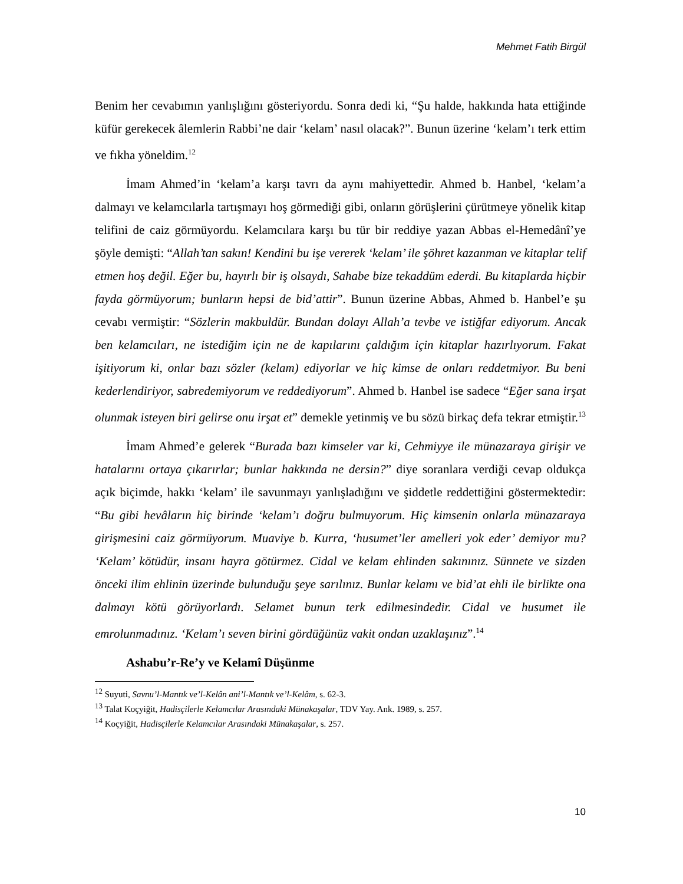Mehmet Fatih Birgül
Benim her cevabımın yanlışlığını gösteriyordu. Sonra dedi ki, “Şu halde, hakkında hata ettiğinde küfür gerekecek âlemlerin Rabbi’ne dair ‘kelam’ nasıl olacak?”. Bunun üzerine ‘kelam’ı terk ettim ve fıkha yöneldim.<sup>12</sup>
İmam Ahmed’in ‘kelam’a karşı tavrı da aynı mahiyettedir. Ahmed b. Hanbel, ‘kelam’a dalmayı ve kelamcılarla tartışmayı hoş görmediği gibi, onların görüşlerini çürütmeye yönelik kitap telifini de caiz görmüyordu. Kelamcılara karşı bu tür bir reddiye yazan Abbas el-Hemedânî’ye şöyle demişti: “Allah’tan sakın! Kendini bu işe vererek ‘kelam’ ile şöhret kazanman ve kitaplar telif etmen hoş değil. Eğer bu, hayırlı bir iş olsaydı, Sahabe bize tekaddüm ederdi. Bu kitaplarda hiçbir fayda görmüyorum; bunların hepsi de bid’attir”. Bunun üzerine Abbas, Ahmed b. Hanbel’e şu cevabı vermiştir: “Sözlerin makbuldür. Bundan dolayı Allah’a tevbe ve istiğfar ediyorum. Ancak ben kelamcıları, ne istediğim için ne de kapılarını çaldığım için kitaplar hazırlıyorum. Fakat işitiyorum ki, onlar bazı sözler (kelam) ediyorlar ve hiç kimse de onları reddetmiyor. Bu beni kederlendiriyor, sabredemiyorum ve reddediyorum”. Ahmed b. Hanbel ise sadece “Eğer sana irşat olunmak isteyen biri gelirse onu irşat et” demekle yetinmiş ve bu sözü birkaç defa tekrar etmiştir.<sup>13</sup>
İmam Ahmed’e gelerek “Burada bazı kimseler var ki, Cehmiyye ile münazaraya girişir ve hatalarını ortaya çıkarırlar; bunlar hakkında ne dersin?” diye soranlara verdiği cevap oldukça açık biçimde, hakkı ‘kelam’ ile savunmayı yanlışladığını ve şiddetle reddettiğini göstermektedir: “Bu gibi hevâların hiç birinde ‘kelam’ı doğru bulmuyorum. Hiç kimsenin onlarla münazaraya girişmesini caiz görmüyorum. Muaviye b. Kurra, ‘husumet’ler amelleri yok eder’ demiyor mu? ‘Kelam’ kötüdür, insanı hayra götürmez. Cidal ve kelam ehlinden sakınınız. Sünnete ve sizden önceki ilim ehlinin üzerinde bulunduğu şeye sarılınız. Bunlar kelamı ve bid’at ehli ile birlikte ona dalmayı kötü görüyorlardı. Selamet bunun terk edilmesindedir. Cidal ve husumet ile emrolunmadınız. ‘Kelam’ı seven birini gördüğünüz vakit ondan uzaklaşınız”.<sup>14</sup>
Ashabu’r-Re’y ve Kelamî Düşünme
<sup>12</sup> Suyuti, Savnu’l-Mantık ve’l-Kelân ani’l-Mantık ve’l-Kelâm, s. 62-3.
<sup>13</sup> Talat Koçyiğit, Hadisçilerle Kelamcılar Arasındaki Münakaşalar, TDV Yay. Ank. 1989, s. 257.
<sup>14</sup> Koçyiğit, Hadisçilerle Kelamcılar Arasındaki Münakaşalar, s. 257.
10